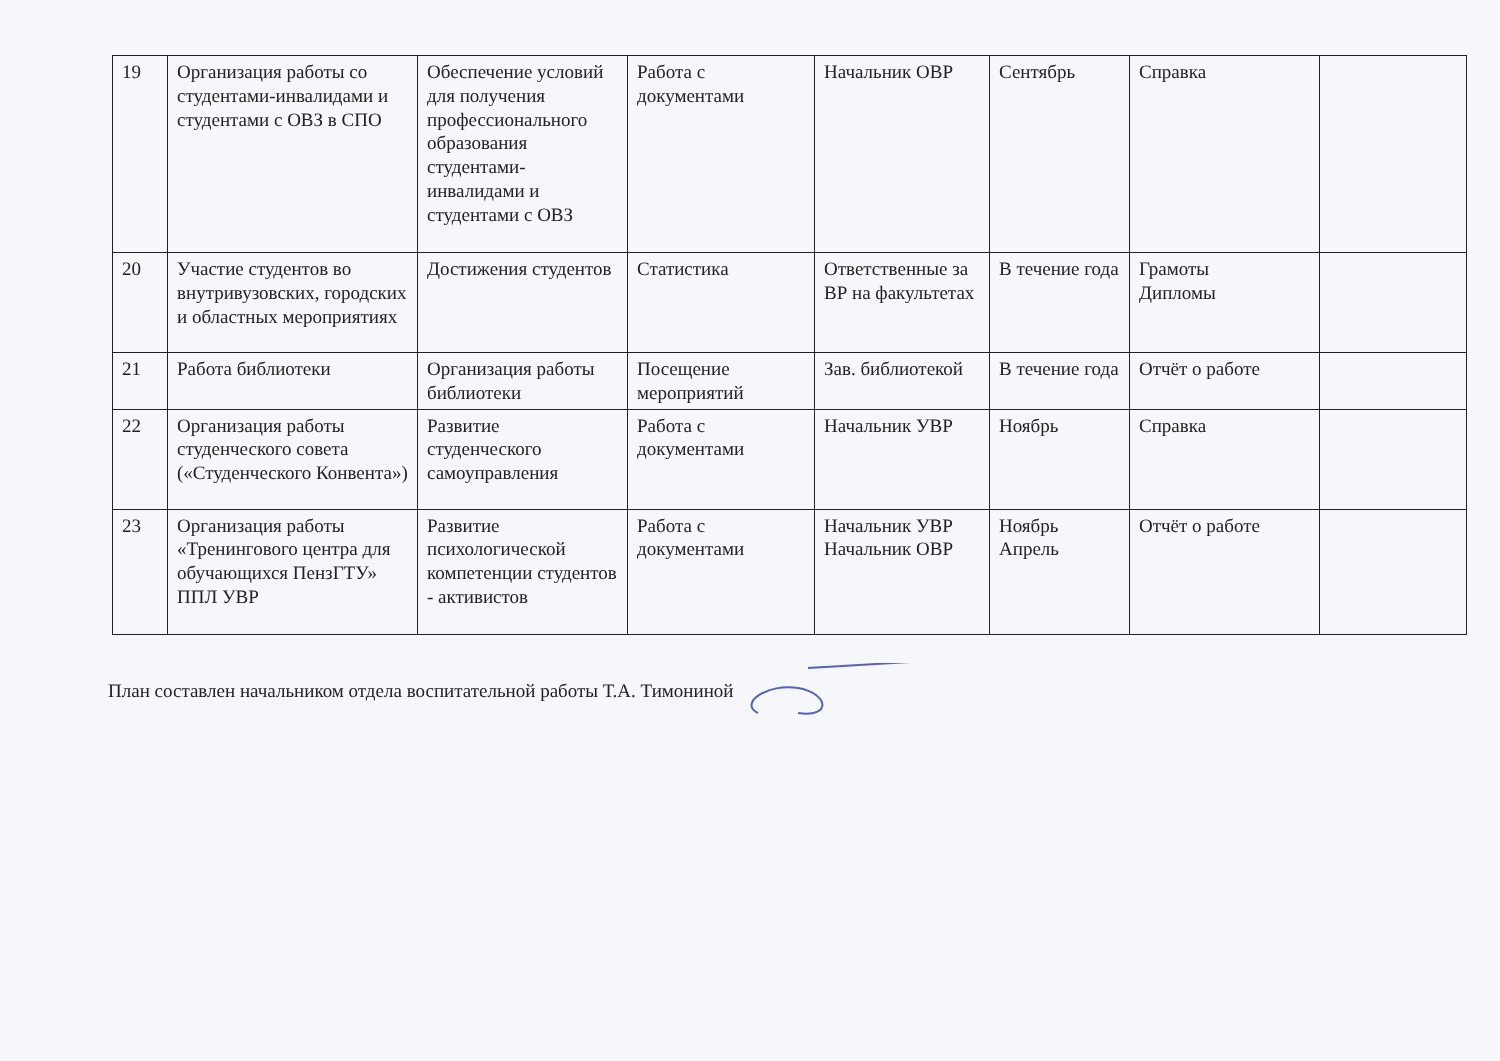| 19 | Организация работы со студентами-инвалидами и студентами с ОВЗ в СПО | Обеспечение условий для получения профессионального образования студентами-инвалидами и студентами с ОВЗ | Работа с документами | Начальник ОВР | Сентябрь | Справка | |
| 20 | Участие студентов во внутривузовских, городских и областных мероприятиях | Достижения студентов | Статистика | Ответственные за ВР на факультетах | В течение года | Грамоты Дипломы | |
| 21 | Работа библиотеки | Организация работы библиотеки | Посещение мероприятий | Зав. библиотекой | В течение года | Отчёт о работе | |
| 22 | Организация работы студенческого совета («Студенческого Конвента») | Развитие студенческого самоуправления | Работа с документами | Начальник УВР | Ноябрь | Справка | |
| 23 | Организация работы «Тренингового центра для обучающихся ПензГТУ» ППЛ УВР | Развитие психологической компетенции студентов - активистов | Работа с документами | Начальник УВР Начальник ОВР | Ноябрь Апрель | Отчёт о работе | |
План составлен начальником отдела воспитательной работы Т.А. Тимониной